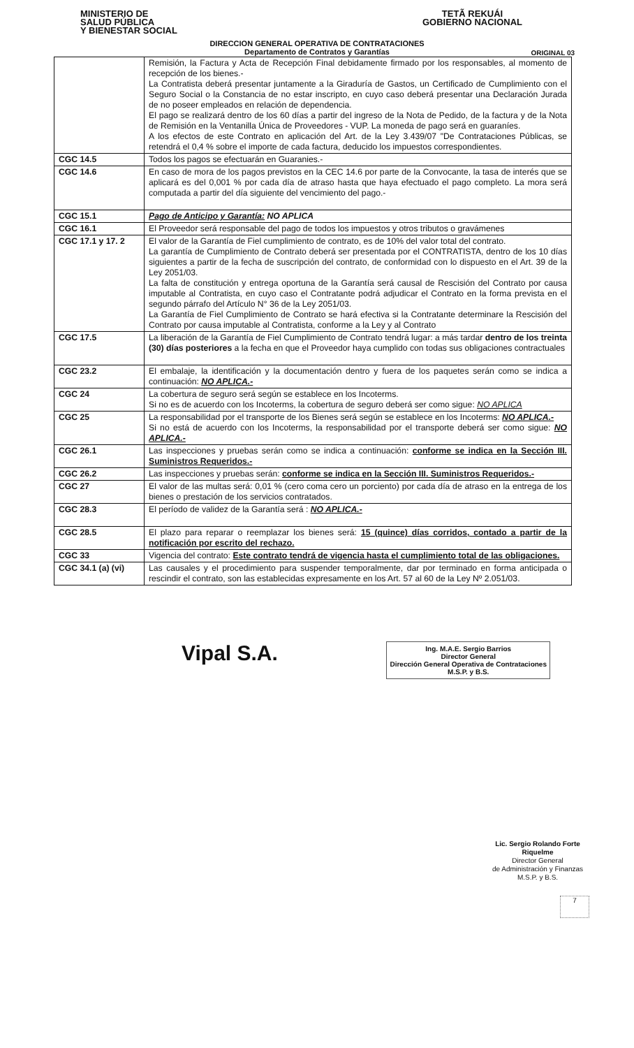MINISTERIO DE
SALUD PÚBLICA
Y BIENESTAR SOCIAL
TETÃ REKUÁI
GOBIERNO NACIONAL
DIRECCION GENERAL OPERATIVA DE CONTRATACIONES
Departamento de Contratos y Garantías
ORIGINAL 03
| | Remisión, la Factura y Acta de Recepción Final debidamente firmado por los responsables, al momento de recepción de los bienes.- La Contratista deberá presentar juntamente a la Giraduría de Gastos, un Certificado de Cumplimiento con el Seguro Social o la Constancia de no estar inscripto, en cuyo caso deberá presentar una Declaración Jurada de no poseer empleados en relación de dependencia. El pago se realizará dentro de los 60 días a partir del ingreso de la Nota de Pedido, de la factura y de la Nota de Remisión en la Ventanilla Única de Proveedores - VUP. La moneda de pago será en guaraníes. A los efectos de este Contrato en aplicación del Art. de la Ley 3.439/07 "De Contrataciones Públicas, se retendrá el 0,4 % sobre el importe de cada factura, deducido los impuestos correspondientes. |
| CGC 14.5 | Todos los pagos se efectuarán en Guaranies.- |
| CGC 14.6 | En caso de mora de los pagos previstos en la CEC 14.6 por parte de la Convocante, la tasa de interés que se aplicará es del 0,001 % por cada día de atraso hasta que haya efectuado el pago completo. La mora será computada a partir del día siguiente del vencimiento del pago.- |
| CGC 15.1 | Pago de Anticipo y Garantía: NO APLICA |
| CGC 16.1 | El Proveedor será responsable del pago de todos los impuestos y otros tributos o gravámenes |
| CGC 17.1 y 17. 2 | El valor de la Garantía de Fiel cumplimiento de contrato, es de 10% del valor total del contrato. La garantía de Cumplimiento de Contrato deberá ser presentada por el CONTRATISTA, dentro de los 10 días siguientes a partir de la fecha de suscripción del contrato, de conformidad con lo dispuesto en el Art. 39 de la Ley 2051/03. La falta de constitución y entrega oportuna de la Garantía será causal de Rescisión del Contrato por causa imputable al Contratista, en cuyo caso el Contratante podrá adjudicar el Contrato en la forma prevista en el segundo párrafo del Artículo N° 36 de la Ley 2051/03. La Garantía de Fiel Cumplimiento de Contrato se hará efectiva si la Contratante determinare la Rescisión del Contrato por causa imputable al Contratista, conforme a la Ley y al Contrato |
| CGC 17.5 | La liberación de la Garantía de Fiel Cumplimiento de Contrato tendrá lugar: a más tardar dentro de los treinta (30) días posteriores a la fecha en que el Proveedor haya cumplido con todas sus obligaciones contractuales |
| CGC 23.2 | El embalaje, la identificación y la documentación dentro y fuera de los paquetes serán como se indica a continuación: NO APLICA.- |
| CGC 24 | La cobertura de seguro será según se establece en los Incoterms. Si no es de acuerdo con los Incoterms, la cobertura de seguro deberá ser como sigue: NO APLICA |
| CGC 25 | La responsabilidad por el transporte de los Bienes será según se establece en los Incoterms: NO APLICA.- Si no está de acuerdo con los Incoterms, la responsabilidad por el transporte deberá ser como sigue: NO APLICA.- |
| CGC 26.1 | Las inspecciones y pruebas serán como se indica a continuación: conforme se indica en la Sección III. Suministros Requeridos.- |
| CGC 26.2 | Las inspecciones y pruebas serán: conforme se indica en la Sección III. Suministros Requeridos.- |
| CGC 27 | El valor de las multas será: 0,01 % (cero coma cero un porciento) por cada día de atraso en la entrega de los bienes o prestación de los servicios contratados. |
| CGC 28.3 | El período de validez de la Garantía será : NO APLICA.- |
| CGC 28.5 | El plazo para reparar o reemplazar los bienes será: 15 (quince) días corridos, contado a partir de la notificación por escrito del rechazo. |
| CGC 33 | Vigencia del contrato: Este contrato tendrá de vigencia hasta el cumplimiento total de las obligaciones. |
| CGC 34.1 (a) (vi) | Las causales y el procedimiento para suspender temporalmente, dar por terminado en forma anticipada o rescindir el contrato, son las establecidas expresamente en los Art. 57 al 60 de la Ley Nº 2.051/03. |
Vipal S.A.
Ing. M.A.E. Sergio Barrios
Director General
Dirección General Operativa de Contrataciones
M.S.P. y B.S.
Lic. Sergio Rolando Forte Riquelme
Director General
de Administración y Finanzas
M.S.P. y B.S.
7